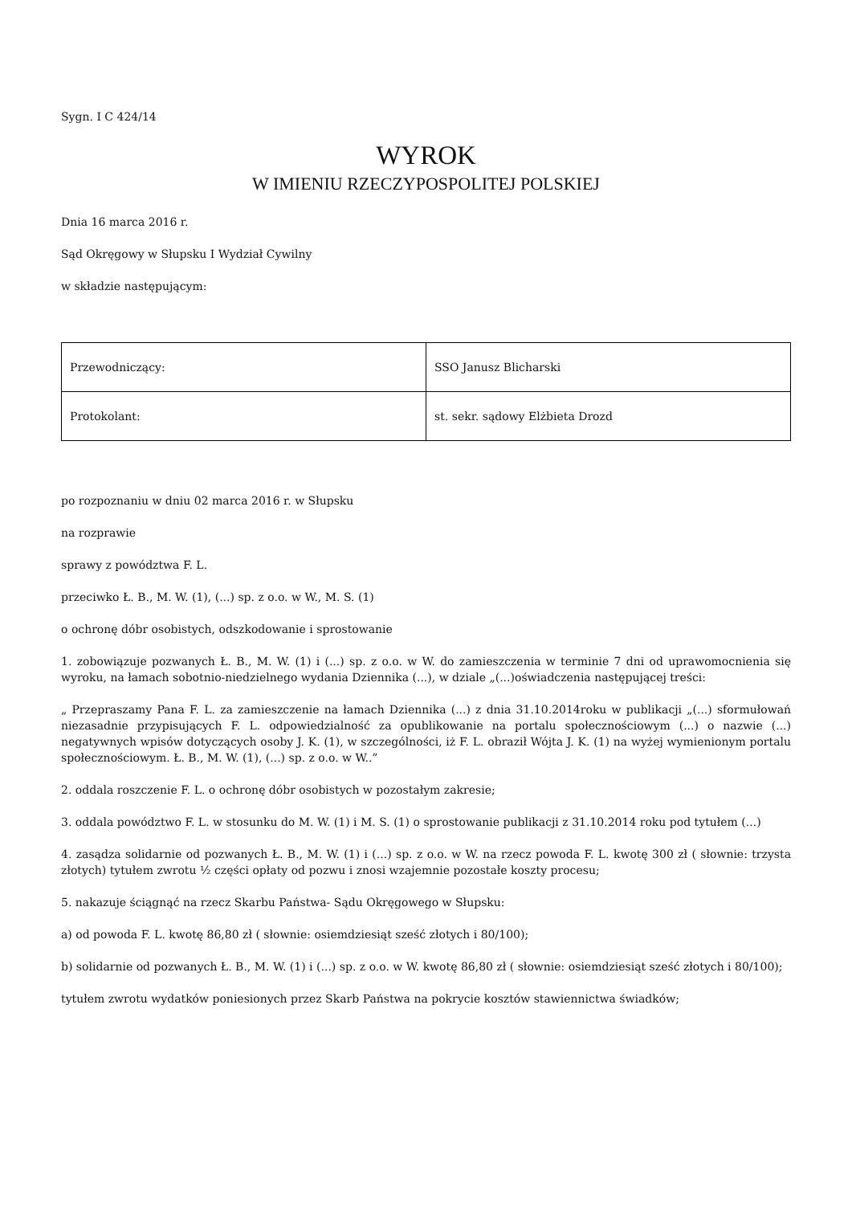Sygn. I C 424/14
WYROK
W IMIENIU RZECZYPOSPOLITEJ POLSKIEJ
Dnia 16 marca 2016 r.
Sąd Okręgowy w Słupsku I Wydział Cywilny
w składzie następującym:
| Przewodniczący: | SSO Janusz Blicharski |
| Protokolant: | st. sekr. sądowy Elżbieta Drozd |
po rozpoznaniu w dniu 02 marca 2016 r. w Słupsku
na rozprawie
sprawy z powództwa F. L.
przeciwko Ł. B., M. W. (1), (...) sp. z o.o. w W., M. S. (1)
o ochronę dóbr osobistych, odszkodowanie i sprostowanie
1. zobowiązuje pozwanych Ł. B., M. W. (1) i (...) sp. z o.o. w W. do zamieszczenia w terminie 7 dni od uprawomocnienia się wyroku, na łamach sobotnio-niedzielnego wydania Dziennika (...), w dziale „(...)oświadczenia następującej treści:
„ Przepraszamy Pana F. L. za zamieszczenie na łamach Dziennika (...) z dnia 31.10.2014roku w publikacji „(...) sformułowań niezasadnie przypisujących F. L. odpowiedzialność za opublikowanie na portalu społecznościowym (...) o nazwie (...) negatywnych wpisów dotyczących osoby J. K. (1), w szczególności, iż F. L. obraził Wójta J. K. (1) na wyżej wymienionym portalu społecznościowym. Ł. B., M. W. (1), (...) sp. z o.o. w W..”
2. oddala roszczenie F. L. o ochronę dóbr osobistych w pozostałym zakresie;
3. oddala powództwo F. L. w stosunku do M. W. (1) i M. S. (1) o sprostowanie publikacji z 31.10.2014 roku pod tytułem (...)
4. zasądza solidarnie od pozwanych Ł. B., M. W. (1) i (...) sp. z o.o. w W. na rzecz powoda F. L. kwotę 300 zł ( słownie: trzysta złotych) tytułem zwrotu ½ części opłaty od pozwu i znosi wzajemnie pozostałe koszty procesu;
5. nakazuje ściągnąć na rzecz Skarbu Państwa- Sądu Okręgowego w Słupsku:
a) od powoda F. L. kwotę 86,80 zł ( słownie: osiemdziesiąt sześć złotych i 80/100);
b) solidarnie od pozwanych Ł. B., M. W. (1) i (...) sp. z o.o. w W. kwotę 86,80 zł ( słownie: osiemdziesiąt sześć złotych i 80/100);
tytułem zwrotu wydatków poniesionych przez Skarb Państwa na pokrycie kosztów stawiennictwa świadków;